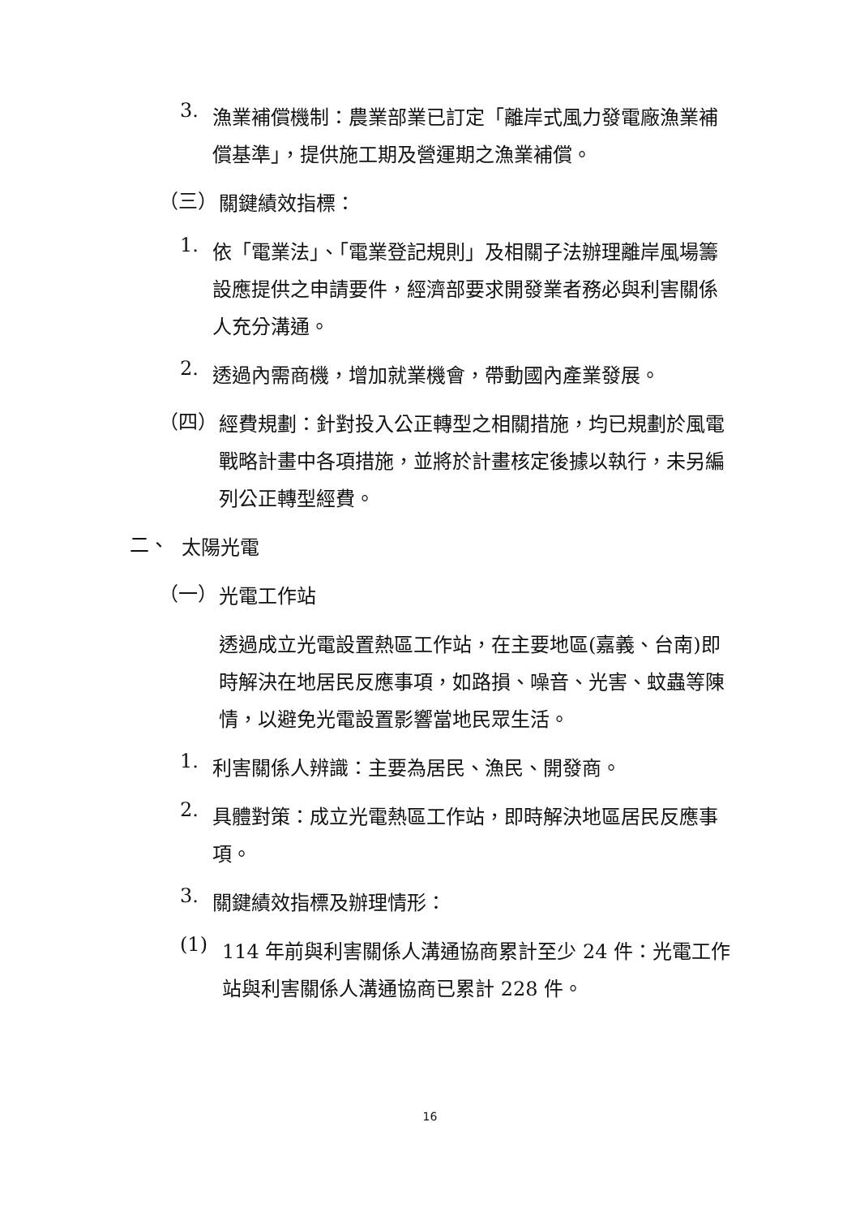3.
漁業補償機制：農業部業已訂定「離岸式風力發電廠漁業補償基準」，提供施工期及營運期之漁業補償。
（三）
關鍵績效指標：
1.
依「電業法」、「電業登記規則」及相關子法辦理離岸風場籌設應提供之申請要件，經濟部要求開發業者務必與利害關係人充分溝通。
2.
透過內需商機，增加就業機會，帶動國內產業發展。
（四）
經費規劃：針對投入公正轉型之相關措施，均已規劃於風電戰略計畫中各項措施，並將於計畫核定後據以執行，未另編列公正轉型經費。
二、
太陽光電
（一）
光電工作站
透過成立光電設置熱區工作站，在主要地區(嘉義、台南)即時解決在地居民反應事項，如路損、噪音、光害、蚊蟲等陳情，以避免光電設置影響當地民眾生活。
1.
利害關係人辨識：主要為居民、漁民、開發商。
2.
具體對策：成立光電熱區工作站，即時解決地區居民反應事項。
3.
關鍵績效指標及辦理情形：
(1)
114 年前與利害關係人溝通協商累計至少 24 件：光電工作站與利害關係人溝通協商已累計 228 件。
16